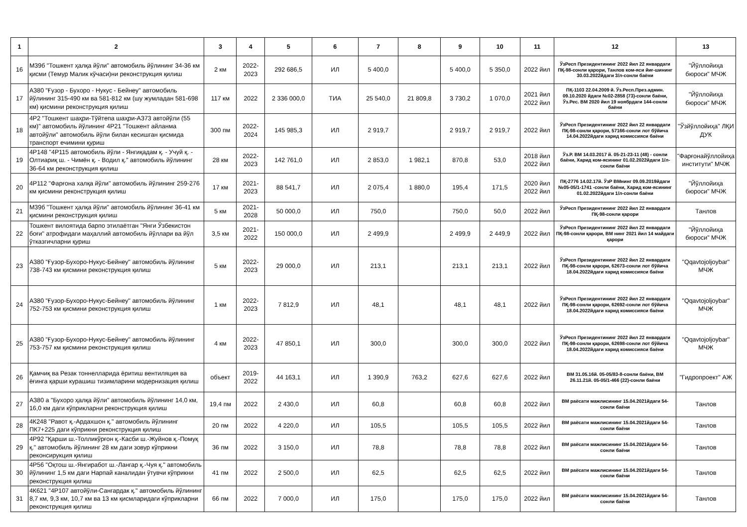| 1 | 2 | 3 | 4 | 5 | 6 | 7 | 8 | 9 | 10 | 11 | 12 | 13 |
| --- | --- | --- | --- | --- | --- | --- | --- | --- | --- | --- | --- | --- |
| 16 | М39б "Тошкент ҳалқа йўли" автомобиль йўлининг 34-36 км қисми (Темур Малик кўчаси)ни реконструкция қилиш | 2 км | 2022-2023 | 292 686,5 | ИЛ | 5 400,0 | | 5 400,0 | 5 350,0 | 2022 йил | ЎзРесп Президентининг 2022 йил 22 январдаги ПҚ-98-сонли қарори, Танлов ком-яси йиғ-шининг 30.03.2022йдаги 3/л-сонли баёни | "Йўллойиҳа бюроси" МЧЖ |
| 17 | А380 "Ғузор - Бухоро - Нукус - Бейнеу" автомобиль йўлининг 315-490 км ва 581-812 км (шу жумладан 581-698 км) қисмини реконструкция қилиш | 117 км | 2022 | 2 336 000,0 | ТИА | 25 540,0 | 21 809,8 | 3 730,2 | 1 070,0 | 2021 йил 2022 йил | ПҚ-1103 22.04.2009 й. Ўз.Респ.През.админ. 09.10.2020 йдаги №02-2858 (73)-сонли баёни, Ўз.Рес. ВМ 2020 йил 19 ноябрдаги 144-сонли баёни | "Йўллойиҳа бюроси" МЧЖ |
| 18 | 4Р2 "Тошкент шаҳри-Тўйтепа шаҳри-А373 автойўли (55 км)" автомобиль йўлининг 4Р21 "Тошкент айланма автойўли" автомобиль йўли билан кесишган қисмида транспорт ечимини қуриш | 300 пм | 2022-2024 | 145 985,3 | ИЛ | 2 919,7 | | 2 919,7 | 2 919,7 | 2022 йил | ЎзРесп Президентининг 2022 йил 22 январдаги ПҚ-98-сонли қарори, 57166-сонли лот бўйича 14.04.2022йдаги харид комиссияси баёни | "Ўзйўллойиҳа" ЛҚИ ДУК |
| 19 | 4Р148 "4Р115 автомобиль йўли - Янгиқадам қ. - Учуй қ. - Олтиариқ ш. - Чимён қ. - Водил қ." автомобиль йўлининг 36-64 км реконструкция қилиш | 28 км | 2022-2023 | 142 761,0 | ИЛ | 2 853,0 | 1 982,1 | 870,8 | 53,0 | 2018 йил 2022 йил | Ўз.Р. ВМ 14.03.2017 й. 05-21-23-11 (48) - сонли баёни, Харид ком-ясининг 01.02.2022йдаги 1/л-сонли баёни | "Фарғонайўллойиҳа институти" МЧЖ |
| 20 | 4Р112 "Фарғона халқа йўли" автомобиль йўлининг 259-276 км қисмини реконструкция қилиш | 17 км | 2021-2023 | 88 541,7 | ИЛ | 2 075,4 | 1 880,0 | 195,4 | 171,5 | 2020 йил 2022 йил | ПҚ-2776 14.02.17й. ЎзР ВМнинг 09.09.2019йдаги №05-05/1-1741 -сонли баёни, Харид ком-ясининг 01.02.2022йдаги 1/л-сонли баёни | "Йўллойиҳа бюроси" МЧЖ |
| 21 | М39б "Тошкент ҳалқа йўли" автомобиль йўлининг 36-41 км қисмини реконструкция қилиш | 5 км | 2021-2028 | 50 000,0 | ИЛ | 750,0 | | 750,0 | 50,0 | 2022 йил | ЎзРесп Президентининг 2022 йил 22 январдаги ПҚ-98-сонли қарори | Танлов |
| 22 | Тошкент вилоятида барпо этилаётган "Янги Ўзбекистон боғи" атрофидаги маҳаллий автомобиль йўллари ва йўл ўтказгичларни қуриш | 3,5 км | 2021-2022 | 150 000,0 | ИЛ | 2 499,9 | | 2 499,9 | 2 449,9 | 2022 йил | ЎзРесп Президентининг 2022 йил 22 январдаги ПҚ-98-сонли қарори, ВМ нинг 2021 йил 14 майдаги қарори | "Йўллойиҳа бюроси" МЧЖ |
| 23 | А380 "Ғузор-Бухоро-Нукус-Бейнеу" автомобиль йўлининг 738-743 км қисмини реконструкция қилиш | 5 км | 2022-2023 | 29 000,0 | ИЛ | 213,1 | | 213,1 | 213,1 | 2022 йил | ЎзРесп Президентининг 2022 йил 22 январдаги ПҚ-98-сонли қарори, 62673-сонли лот бўйича 18.04.2022йдаги харид комиссияси баёни | "Qqavtojoljoybar" МЧЖ |
| 24 | А380 "Ғузор-Бухоро-Нукус-Бейнеу" автомобиль йўлининг 752-753 км қисмини реконструкция қилиш | 1 км | 2022-2023 | 7 812,9 | ИЛ | 48,1 | | 48,1 | 48,1 | 2022 йил | ЎзРесп Президентининг 2022 йил 22 январдаги ПҚ-98-сонли қарори, 62692-сонли лот бўйича 18.04.2022йдаги харид комиссияси баёни | "Qqavtojoljoybar" МЧЖ |
| 25 | А380 "Ғузор-Бухоро-Нукус-Бейнеу" автомобиль йўлининг 753-757 км қисмини реконструкция қилиш | 4 км | 2022-2023 | 47 850,1 | ИЛ | 300,0 | | 300,0 | 300,0 | 2022 йил | ЎзРесп Президентининг 2022 йил 22 январдаги ПҚ-98-сонли қарори, 62698-сонли лот бўйича 18.04.2022йдаги харид комиссияси баёни | "Qqavtojoljoybar" МЧЖ |
| 26 | Қамчиқ ва Резак тоннелларида ёритиш вентиляция ва ёғинга қарши курашиш тизимларини модернизация қилиш | объект | 2019-2022 | 44 163,1 | ИЛ | 1 390,9 | 763,2 | 627,6 | 627,6 | 2022 йил | ВМ 31.05.16й. 05-05/83-8-сонли баёни, ВМ 26.11.21й. 05-05/1-466 (22)-сонли баёни | "Гидропроект" АЖ |
| 27 | А380 а "Бухоро ҳалқа йўли" автомобиль йўлининг 14,0 км, 16,0 км даги кўприкларни реконструкция қилиш | 19,4 пм | 2022 | 2 430,0 | ИЛ | 60,8 | | 60,8 | 60,8 | 2022 йил | ВМ раёсати мажлисининг 15.04.2021йдаги 54-сонли баёни | Танлов |
| 28 | 4К248 "Равот қ.-Ардахшон қ." автомобиль йўлининг ПК7+225 даги кўприкни реконструкция қилиш | 20 пм | 2022 | 4 220,0 | ИЛ | 105,5 | | 105,5 | 105,5 | 2022 йил | ВМ раёсати мажлисининг 15.04.2021йдаги 54-сонли баёни | Танлов |
| 29 | 4Р92 "Қарши ш.-Толликўрғон қ.-Касби ш.-Жуйнов қ.-Помуқ қ." автомобиль йўлининг 28 км даги зовур кўприкни реконсирукция қилиш | 36 пм | 2022 | 3 150,0 | ИЛ | 78,8 | | 78,8 | 78,8 | 2022 йил | ВМ раёсати мажлисининг 15.04.2021йдаги 54-сонли баёни | Танлов |
| 30 | 4Р56 "Оқтош ш.-Янгиработ ш.-Лангар қ.-Чуя қ." автомобиль йўлининг 1,5 км даги Нарпай каналидан ўтувчи кўприкни реконструкция қилиш | 41 пм | 2022 | 2 500,0 | ИЛ | 62,5 | | 62,5 | 62,5 | 2022 йил | ВМ раёсати мажлисининг 15.04.2021йдаги 54-сонли баёни | Танлов |
| 31 | 4К621 "4Р107 автойўли-Сангардак қ." автомобиль йўлининг 8,7 км, 9,3 км, 10,7 км ва 13 км қисмларидаги кўприкларни реконструкция қилиш | 66 пм | 2022 | 7 000,0 | ИЛ | 175,0 | | 175,0 | 175,0 | 2022 йил | ВМ раёсати мажлисининг 15.04.2021йдаги 54-сонли баёни | Танлов |